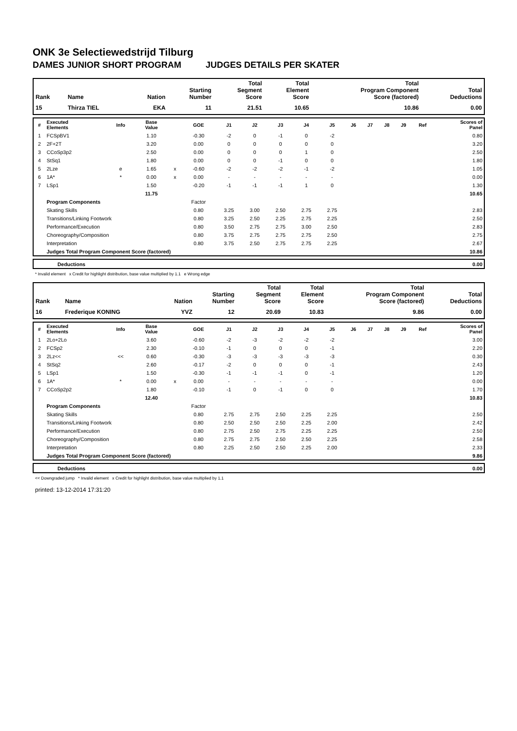ONK 3e Selectiewedstrijd Tilburg
DAMES JUNIOR SHORT PROGRAM JUDGES DETAILS PER SKATER
| Rank | Name | Nation | Starting Number | Total Segment Score | Total Element Score | Total Program Component Score (factored) | Total Deductions |
| --- | --- | --- | --- | --- | --- | --- | --- |
| 15 | Thirza TIEL | EKA | 11 | 21.51 | 10.65 | 10.86 | 0.00 |
| # | Executed Elements | Info | Base Value | | GOE | J1 | J2 | J3 | J4 | J5 | J6 | J7 | J8 | J9 | Ref | Scores of Panel |
| --- | --- | --- | --- | --- | --- | --- | --- | --- | --- | --- | --- | --- | --- | --- | --- | --- |
| 1 | FCSpBV1 | | 1.10 | | -0.30 | -2 | 0 | -1 | 0 | -2 | | | | | | 0.80 |
| 2 | 2F+2T | | 3.20 | | 0.00 | 0 | 0 | 0 | 0 | 0 | | | | | | 3.20 |
| 3 | CCoSp3p2 | | 2.50 | | 0.00 | 0 | 0 | 0 | 1 | 0 | | | | | | 2.50 |
| 4 | StSq1 | | 1.80 | | 0.00 | 0 | 0 | -1 | 0 | 0 | | | | | | 1.80 |
| 5 | 2Lze | e | 1.65 | x | -0.60 | -2 | -2 | -2 | -1 | -2 | | | | | | 1.05 |
| 6 | 1A* | * | 0.00 | x | 0.00 | - | - | - | - | - | | | | | | 0.00 |
| 7 | LSp1 | | 1.50 | | -0.20 | -1 | -1 | -1 | 1 | 0 | | | | | | 1.30 |
| | | | 11.75 | | | | | | | | | | | | | 10.65 |
| | Program Components | | | | Factor | | | | | | | | | | | |
| | Skating Skills | | | | 0.80 | 3.25 | 3.00 | 2.50 | 2.75 | 2.75 | | | | | | 2.83 |
| | Transitions/Linking Footwork | | | | 0.80 | 3.25 | 2.50 | 2.25 | 2.75 | 2.25 | | | | | | 2.50 |
| | Performance/Execution | | | | 0.80 | 3.50 | 2.75 | 2.75 | 3.00 | 2.50 | | | | | | 2.83 |
| | Choreography/Composition | | | | 0.80 | 3.75 | 2.75 | 2.75 | 2.75 | 2.50 | | | | | | 2.75 |
| | Interpretation | | | | 0.80 | 3.75 | 2.50 | 2.75 | 2.75 | 2.25 | | | | | | 2.67 |
| | Judges Total Program Component Score (factored) | | | | | | | | | | | | | | | 10.86 |
| | Deductions | 0.00 |
* Invalid element x Credit for highlight distribution, base value multiplied by 1.1 e Wrong edge
| Rank | Name | Nation | Starting Number | Total Segment Score | Total Element Score | Total Program Component Score (factored) | Total Deductions |
| --- | --- | --- | --- | --- | --- | --- | --- |
| 16 | Frederique KONING | YVZ | 12 | 20.69 | 10.83 | 9.86 | 0.00 |
| # | Executed Elements | Info | Base Value | | GOE | J1 | J2 | J3 | J4 | J5 | J6 | J7 | J8 | J9 | Ref | Scores of Panel |
| --- | --- | --- | --- | --- | --- | --- | --- | --- | --- | --- | --- | --- | --- | --- | --- | --- |
| 1 | 2Lo+2Lo | | 3.60 | | -0.60 | -2 | -3 | -2 | -2 | -2 | | | | | | 3.00 |
| 2 | FCSp2 | | 2.30 | | -0.10 | -1 | 0 | 0 | 0 | -1 | | | | | | 2.20 |
| 3 | 2Lz<< | << | 0.60 | | -0.30 | -3 | -3 | -3 | -3 | -3 | | | | | | 0.30 |
| 4 | StSq2 | | 2.60 | | -0.17 | -2 | 0 | 0 | 0 | -1 | | | | | | 2.43 |
| 5 | LSp1 | | 1.50 | | -0.30 | -1 | -1 | -1 | 0 | -1 | | | | | | 1.20 |
| 6 | 1A* | * | 0.00 | x | 0.00 | - | - | - | - | - | | | | | | 0.00 |
| 7 | CCoSp2p2 | | 1.80 | | -0.10 | -1 | 0 | -1 | 0 | 0 | | | | | | 1.70 |
| | | | 12.40 | | | | | | | | | | | | | 10.83 |
| | Program Components | | | | Factor | | | | | | | | | | | |
| | Skating Skills | | | | 0.80 | 2.75 | 2.75 | 2.50 | 2.25 | 2.25 | | | | | | 2.50 |
| | Transitions/Linking Footwork | | | | 0.80 | 2.50 | 2.50 | 2.50 | 2.25 | 2.00 | | | | | | 2.42 |
| | Performance/Execution | | | | 0.80 | 2.75 | 2.50 | 2.75 | 2.25 | 2.25 | | | | | | 2.50 |
| | Choreography/Composition | | | | 0.80 | 2.75 | 2.75 | 2.50 | 2.50 | 2.25 | | | | | | 2.58 |
| | Interpretation | | | | 0.80 | 2.25 | 2.50 | 2.50 | 2.25 | 2.00 | | | | | | 2.33 |
| | Judges Total Program Component Score (factored) | | | | | | | | | | | | | | | 9.86 |
| | Deductions | 0.00 |
<< Downgraded jump * Invalid element x Credit for highlight distribution, base value multiplied by 1.1
printed: 13-12-2014 17:31:20